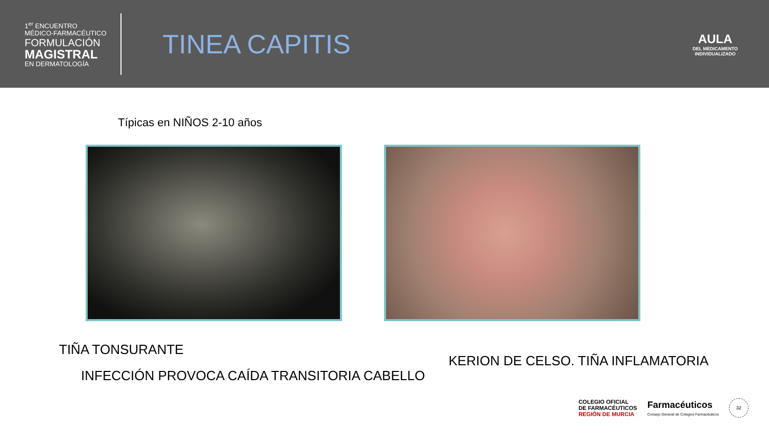1<sup>er</sup> ENCUENTRO
MÉDICO-FARMACÉUTICO
FORMULACIÓN
MAGISTRAL
EN DERMATOLOGÍA
TINEA CAPITIS
AULA
DEL MEDICAMENTO
INDIVIDUALIZADO
Típicas en NIÑOS 2-10 años
TIÑA TONSURANTE
KERION DE CELSO. TIÑA INFLAMATORIA
INFECCIÓN PROVOCA CAÍDA TRANSITORIA CABELLO
COLEGIO OFICIAL
DE FARMACÉUTICOS
REGIÓN DE MURCIA
Farmacéuticos
Consejo General de Colegios Farmacéuticos
32